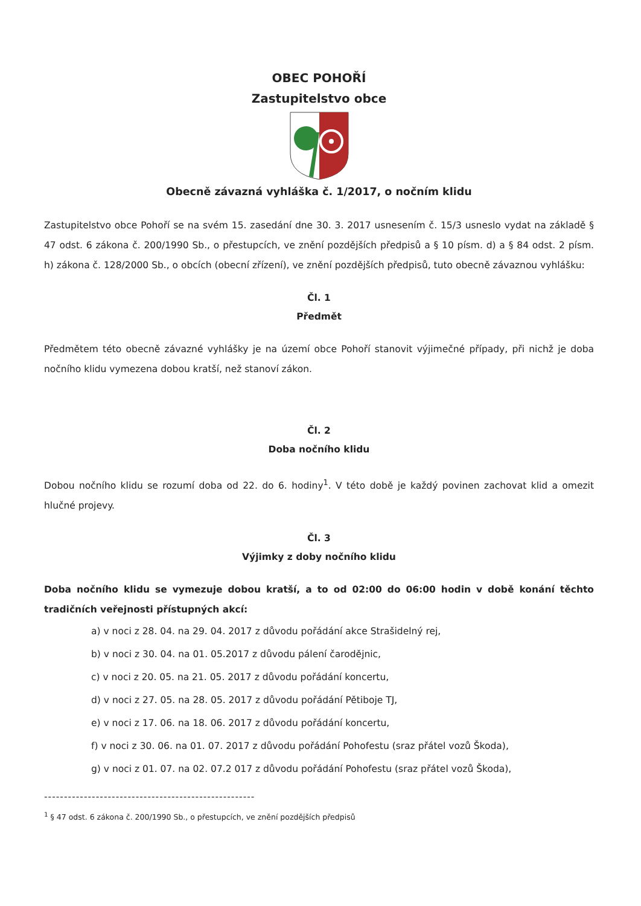OBEC POHOŘÍ
Zastupitelstvo obce
Obecně závazná vyhláška č. 1/2017, o nočním klidu
Zastupitelstvo obce Pohoří se na svém 15. zasedání dne 30. 3. 2017 usnesením č. 15/3 usneslo vydat na základě § 47 odst. 6 zákona č. 200/1990 Sb., o přestupcích, ve znění pozdějších předpisů a § 10 písm. d) a § 84 odst. 2 písm. h) zákona č. 128/2000 Sb., o obcích (obecní zřízení), ve znění pozdějších předpisů, tuto obecně závaznou vyhlášku:
Čl. 1
Předmět
Předmětem této obecně závazné vyhlášky je na území obce Pohoří stanovit výjimečné případy, při nichž je doba nočního klidu vymezena dobou kratší, než stanoví zákon.
Čl. 2
Doba nočního klidu
Dobou nočního klidu se rozumí doba od 22. do 6. hodiny<sup>1</sup>. V této době je každý povinen zachovat klid a omezit hlučné projevy.
Čl. 3
Výjimky z doby nočního klidu
Doba nočního klidu se vymezuje dobou kratší, a to od 02:00 do 06:00 hodin v době konání těchto tradičních veřejnosti přístupných akcí:
a) v noci z 28. 04. na 29. 04. 2017 z důvodu pořádání akce Strašidelný rej,
b) v noci z 30. 04. na 01. 05.2017 z důvodu pálení čarodějnic,
c) v noci z 20. 05. na 21. 05. 2017 z důvodu pořádání koncertu,
d) v noci z 27. 05. na 28. 05. 2017 z důvodu pořádání Pětiboje TJ,
e) v noci z 17. 06. na 18. 06. 2017 z důvodu pořádání koncertu,
f) v noci z 30. 06. na 01. 07. 2017 z důvodu pořádání Pohofestu (sraz přátel vozů Škoda),
g) v noci z 01. 07. na 02. 07.2 017 z důvodu pořádání Pohofestu (sraz přátel vozů Škoda),
-----------------------------------------------------
<sup>1</sup> § 47 odst. 6 zákona č. 200/1990 Sb., o přestupcích, ve znění pozdějších předpisů